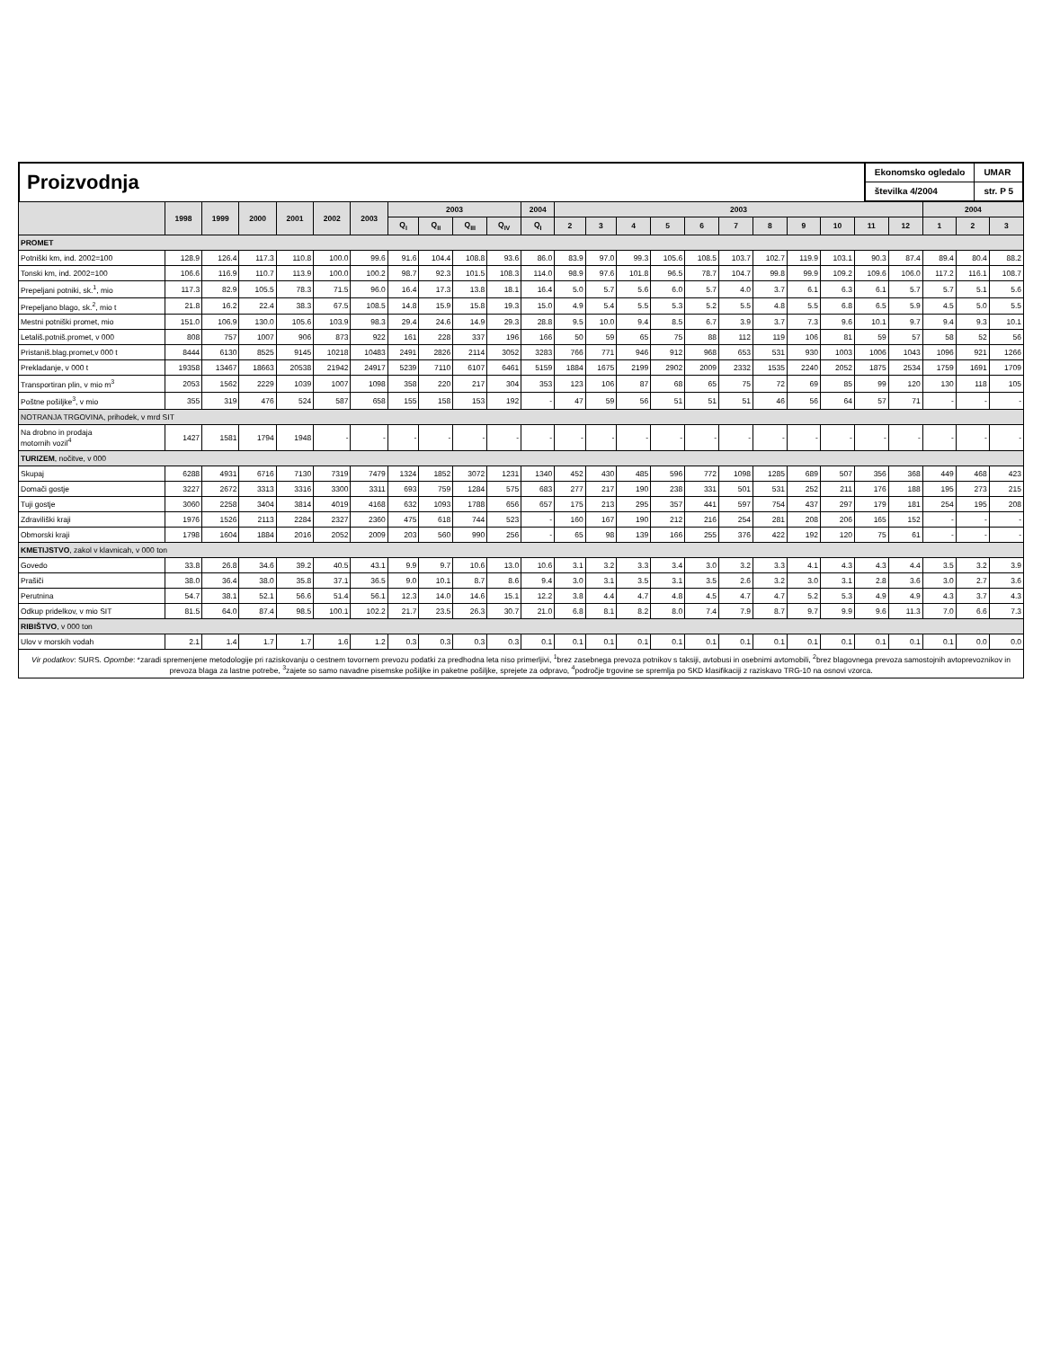Proizvodnja
Ekonomsko ogledalo
UMAR
številka 4/2004
str. P 5
| | 1998 | 1999 | 2000 | 2001 | 2002 | 2003 | 2003 | | | | 2004 | 2003 | | | | | | | | | | | 2004 | | |
| --- | --- | --- | --- | --- | --- | --- | --- | --- | --- | --- | --- | --- | --- | --- | --- | --- | --- | --- | --- | --- | --- | --- | --- | --- | --- |
| | | | | | | | Q<sub>I</sub> | Q<sub>II</sub> | Q<sub>III</sub> | Q<sub>IV</sub> | Q<sub>I</sub> | 2 | 3 | 4 | 5 | 6 | 7 | 8 | 9 | 10 | 11 | 12 | 1 | 2 | 3 |
| PROMET | | | | | | | | | | | | | | | | | | | | | | | | | |
| Potniški km, ind. 2002=100 | 128.9 | 126.4 | 117.3 | 110.8 | 100.0 | 99.6 | 91.6 | 104.4 | 108.8 | 93.6 | 86.0 | 83.9 | 97.0 | 99.3 | 105.6 | 108.5 | 103.7 | 102.7 | 119.9 | 103.1 | 90.3 | 87.4 | 89.4 | 80.4 | 88.2 |
| Tonski km, ind. 2002=100 | 106.6 | 116.9 | 110.7 | 113.9 | 100.0 | 100.2 | 98.7 | 92.3 | 101.5 | 108.3 | 114.0 | 98.9 | 97.6 | 101.8 | 96.5 | 78.7 | 104.7 | 99.8 | 99.9 | 109.2 | 109.6 | 106.0 | 117.2 | 116.1 | 108.7 |
| Prepeljani potniki, sk.<sup>1</sup>, mio | 117.3 | 82.9 | 105.5 | 78.3 | 71.5 | 96.0 | 16.4 | 17.3 | 13.8 | 18.1 | 16.4 | 5.0 | 5.7 | 5.6 | 6.0 | 5.7 | 4.0 | 3.7 | 6.1 | 6.3 | 6.1 | 5.7 | 5.7 | 5.1 | 5.6 |
| Prepeljano blago, sk.<sup>2</sup>, mio t | 21.8 | 16.2 | 22.4 | 38.3 | 67.5 | 108.5 | 14.8 | 15.9 | 15.8 | 19.3 | 15.0 | 4.9 | 5.4 | 5.5 | 5.3 | 5.2 | 5.5 | 4.8 | 5.5 | 6.8 | 6.5 | 5.9 | 4.5 | 5.0 | 5.5 |
| Mestni potniški promet, mio | 151.0 | 106.9 | 130.0 | 105.6 | 103.9 | 98.3 | 29.4 | 24.6 | 14.9 | 29.3 | 28.8 | 9.5 | 10.0 | 9.4 | 8.5 | 6.7 | 3.9 | 3.7 | 7.3 | 9.6 | 10.1 | 9.7 | 9.4 | 9.3 | 10.1 |
| Letališ.potniš.promet, v 000 | 808 | 757 | 1007 | 906 | 873 | 922 | 161 | 228 | 337 | 196 | 166 | 50 | 59 | 65 | 75 | 88 | 112 | 119 | 106 | 81 | 59 | 57 | 58 | 52 | 56 |
| Pristaniš.blag.promet,v 000 t | 8444 | 6130 | 8525 | 9145 | 10218 | 10483 | 2491 | 2826 | 2114 | 3052 | 3283 | 766 | 771 | 946 | 912 | 968 | 653 | 531 | 930 | 1003 | 1006 | 1043 | 1096 | 921 | 1266 |
| Prekladanje, v 000 t | 19358 | 13467 | 18663 | 20538 | 21942 | 24917 | 5239 | 7110 | 6107 | 6461 | 5159 | 1884 | 1675 | 2199 | 2902 | 2009 | 2332 | 1535 | 2240 | 2052 | 1875 | 2534 | 1759 | 1691 | 1709 |
| Transportiran plin, v mio m<sup>3</sup> | 2053 | 1562 | 2229 | 1039 | 1007 | 1098 | 358 | 220 | 217 | 304 | 353 | 123 | 106 | 87 | 68 | 65 | 75 | 72 | 69 | 85 | 99 | 120 | 130 | 118 | 105 |
| Poštne pošiljke<sup>3</sup>, v mio | 355 | 319 | 476 | 524 | 587 | 658 | 155 | 158 | 153 | 192 | - | 47 | 59 | 56 | 51 | 51 | 51 | 46 | 56 | 64 | 57 | 71 | - | - | - |
| NOTRANJA TRGOVINA, prihodek, v mrd SIT | | | | | | | | | | | | | | | | | | | | | | | | | |
| Na drobno in prodaja motornih vozil<sup>4</sup> | 1427 | 1581 | 1794 | 1948 | - | - | - | - | - | - | - | - | - | - | - | - | - | - | - | - | - | - | - | - | - |
| TURIZEM , nočitve, v 000 | | | | | | | | | | | | | | | | | | | | | | | | | |
| Skupaj | 6288 | 4931 | 6716 | 7130 | 7319 | 7479 | 1324 | 1852 | 3072 | 1231 | 1340 | 452 | 430 | 485 | 596 | 772 | 1098 | 1285 | 689 | 507 | 356 | 368 | 449 | 468 | 423 |
| Domači gostje | 3227 | 2672 | 3313 | 3316 | 3300 | 3311 | 693 | 759 | 1284 | 575 | 683 | 277 | 217 | 190 | 238 | 331 | 501 | 531 | 252 | 211 | 176 | 188 | 195 | 273 | 215 |
| Tuji gostje | 3060 | 2258 | 3404 | 3814 | 4019 | 4168 | 632 | 1093 | 1788 | 656 | 657 | 175 | 213 | 295 | 357 | 441 | 597 | 754 | 437 | 297 | 179 | 181 | 254 | 195 | 208 |
| Zdraviliški kraji | 1976 | 1526 | 2113 | 2284 | 2327 | 2360 | 475 | 618 | 744 | 523 | - | 160 | 167 | 190 | 212 | 216 | 254 | 281 | 208 | 206 | 165 | 152 | - | - | - |
| Obmorski kraji | 1798 | 1604 | 1884 | 2016 | 2052 | 2009 | 203 | 560 | 990 | 256 | - | 65 | 98 | 139 | 166 | 255 | 376 | 422 | 192 | 120 | 75 | 61 | - | - | - |
| KMETIJSTVO , zakol v klavnicah, v 000 ton | | | | | | | | | | | | | | | | | | | | | | | | | |
| Govedo | 33.8 | 26.8 | 34.6 | 39.2 | 40.5 | 43.1 | 9.9 | 9.7 | 10.6 | 13.0 | 10.6 | 3.1 | 3.2 | 3.3 | 3.4 | 3.0 | 3.2 | 3.3 | 4.1 | 4.3 | 4.3 | 4.4 | 3.5 | 3.2 | 3.9 |
| Prašiči | 38.0 | 36.4 | 38.0 | 35.8 | 37.1 | 36.5 | 9.0 | 10.1 | 8.7 | 8.6 | 9.4 | 3.0 | 3.1 | 3.5 | 3.1 | 3.5 | 2.6 | 3.2 | 3.0 | 3.1 | 2.8 | 3.6 | 3.0 | 2.7 | 3.6 |
| Perutnina | 54.7 | 38.1 | 52.1 | 56.6 | 51.4 | 56.1 | 12.3 | 14.0 | 14.6 | 15.1 | 12.2 | 3.8 | 4.4 | 4.7 | 4.8 | 4.5 | 4.7 | 4.7 | 5.2 | 5.3 | 4.9 | 4.9 | 4.3 | 3.7 | 4.3 |
| Odkup pridelkov, v mio SIT | 81.5 | 64.0 | 87.4 | 98.5 | 100.1 | 102.2 | 21.7 | 23.5 | 26.3 | 30.7 | 21.0 | 6.8 | 8.1 | 8.2 | 8.0 | 7.4 | 7.9 | 8.7 | 9.7 | 9.9 | 9.6 | 11.3 | 7.0 | 6.6 | 7.3 |
| RIBIŠTVO , v 000 ton | | | | | | | | | | | | | | | | | | | | | | | | | |
| Ulov v morskih vodah | 2.1 | 1.4 | 1.7 | 1.7 | 1.6 | 1.2 | 0.3 | 0.3 | 0.3 | 0.3 | 0.1 | 0.1 | 0.1 | 0.1 | 0.1 | 0.1 | 0.1 | 0.1 | 0.1 | 0.1 | 0.1 | 0.1 | 0.1 | 0.0 | 0.0 |
Vir podatkov: SURS. Opombe: *zaradi spremenjene metodologije pri raziskovanju o cestnem tovornem prevozu podatki za predhodna leta niso primerljivi, <sup>1</sup>brez zasebnega prevoza potnikov s taksiji, avtobusi in osebnimi avtomobili, <sup>2</sup>brez blagovnega prevoza samostojnih avtoprevoznikov in prevoza blaga za lastne potrebe, <sup>3</sup>zajete so samo navadne pisemske pošiljke in paketne pošiljke, sprejete za odpravo, <sup>4</sup>področje trgovine se spremlja po SKD klasifikaciji z raziskavo TRG-10 na osnovi vzorca.